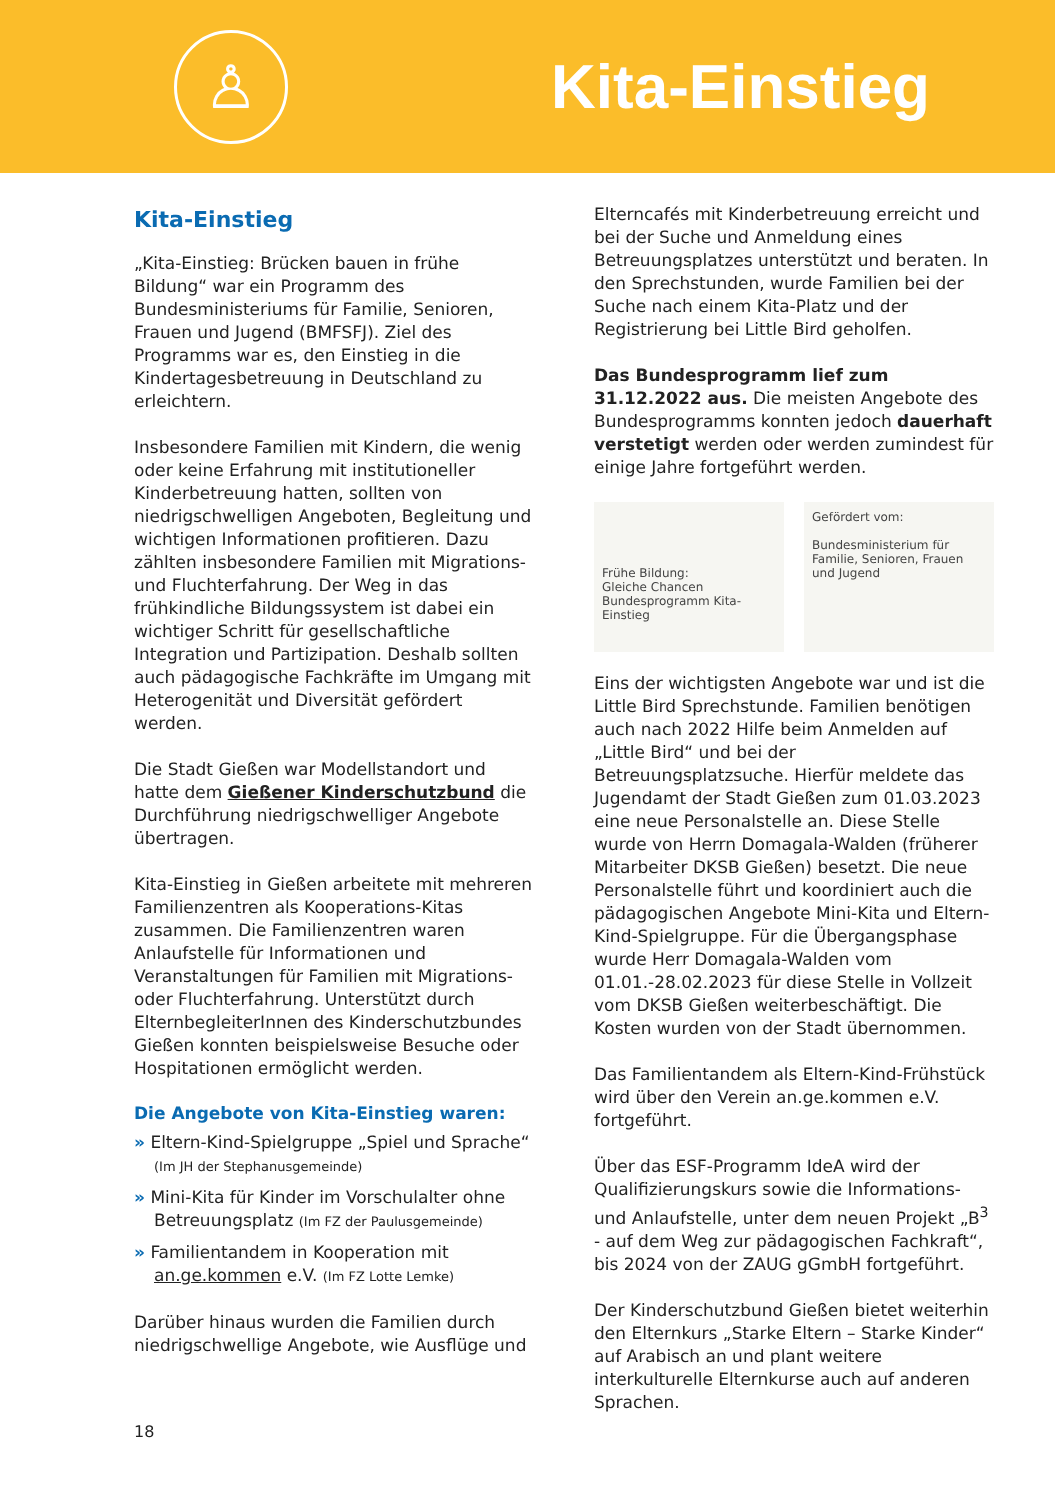♙
Kita-Einstieg
Kita-Einstieg
„Kita-Einstieg: Brücken bauen in frühe Bildung“ war ein Programm des Bundesministeriums für Familie, Senioren, Frauen und Jugend (BMFSFJ). Ziel des Programms war es, den Einstieg in die Kindertagesbetreuung in Deutschland zu erleichtern.
Insbesondere Familien mit Kindern, die wenig oder keine Erfahrung mit institutioneller Kinderbetreuung hatten, sollten von niedrigschwelligen Angeboten, Begleitung und wichtigen Informationen profitieren. Dazu zählten insbesondere Familien mit Migrations- und Fluchterfahrung. Der Weg in das frühkindliche Bildungssystem ist dabei ein wichtiger Schritt für gesellschaftliche Integration und Partizipation. Deshalb sollten auch pädagogische Fachkräfte im Umgang mit Heterogenität und Diversität gefördert werden.
Die Stadt Gießen war Modellstandort und hatte dem Gießener Kinderschutzbund die Durchführung niedrigschwelliger Angebote übertragen.
Kita-Einstieg in Gießen arbeitete mit mehreren Familienzentren als Kooperations-Kitas zusammen. Die Familienzentren waren Anlaufstelle für Informationen und Veranstaltungen für Familien mit Migrations- oder Fluchterfahrung. Unterstützt durch ElternbegleiterInnen des Kinderschutzbundes Gießen konnten beispielsweise Besuche oder Hospitationen ermöglicht werden.
Die Angebote von Kita-Einstieg waren:
» Eltern-Kind-Spielgruppe „Spiel und Sprache“
(Im JH der Stephanusgemeinde)
» Mini-Kita für Kinder im Vorschulalter ohne Betreuungsplatz (Im FZ der Paulusgemeinde)
» Familientandem in Kooperation mit an.ge.kommen e.V. (Im FZ Lotte Lemke)
Darüber hinaus wurden die Familien durch niedrigschwellige Angebote, wie Ausflüge und
Elterncafés mit Kinderbetreuung erreicht und bei der Suche und Anmeldung eines Betreuungsplatzes unterstützt und beraten. In den Sprechstunden, wurde Familien bei der Suche nach einem Kita-Platz und der Registrierung bei Little Bird geholfen.
Das Bundesprogramm lief zum 31.12.2022 aus. Die meisten Angebote des Bundesprogramms konnten jedoch dauerhaft verstetigt werden oder werden zumindest für einige Jahre fortgeführt werden.
Frühe Bildung:
Gleiche Chancen
Bundesprogramm Kita-Einstieg
Gefördert vom:
Bundesministerium für Familie, Senioren, Frauen und Jugend
Eins der wichtigsten Angebote war und ist die Little Bird Sprechstunde. Familien benötigen auch nach 2022 Hilfe beim Anmelden auf „Little Bird“ und bei der Betreuungsplatzsuche. Hierfür meldete das Jugendamt der Stadt Gießen zum 01.03.2023 eine neue Personalstelle an. Diese Stelle wurde von Herrn Domagala-Walden (früherer Mitarbeiter DKSB Gießen) besetzt. Die neue Personalstelle führt und koordiniert auch die pädagogischen Angebote Mini-Kita und Eltern-Kind-Spielgruppe. Für die Übergangsphase wurde Herr Domagala-Walden vom 01.01.-28.02.2023 für diese Stelle in Vollzeit vom DKSB Gießen weiterbeschäftigt. Die Kosten wurden von der Stadt übernommen.
Das Familientandem als Eltern-Kind-Frühstück wird über den Verein an.ge.kommen e.V. fortgeführt.
Über das ESF-Programm IdeA wird der Qualifizierungskurs sowie die Informations- und Anlaufstelle, unter dem neuen Projekt „B<sup>3</sup> - auf dem Weg zur pädagogischen Fachkraft“, bis 2024 von der ZAUG gGmbH fortgeführt.
Der Kinderschutzbund Gießen bietet weiterhin den Elternkurs „Starke Eltern – Starke Kinder“ auf Arabisch an und plant weitere interkulturelle Elternkurse auch auf anderen Sprachen.
18